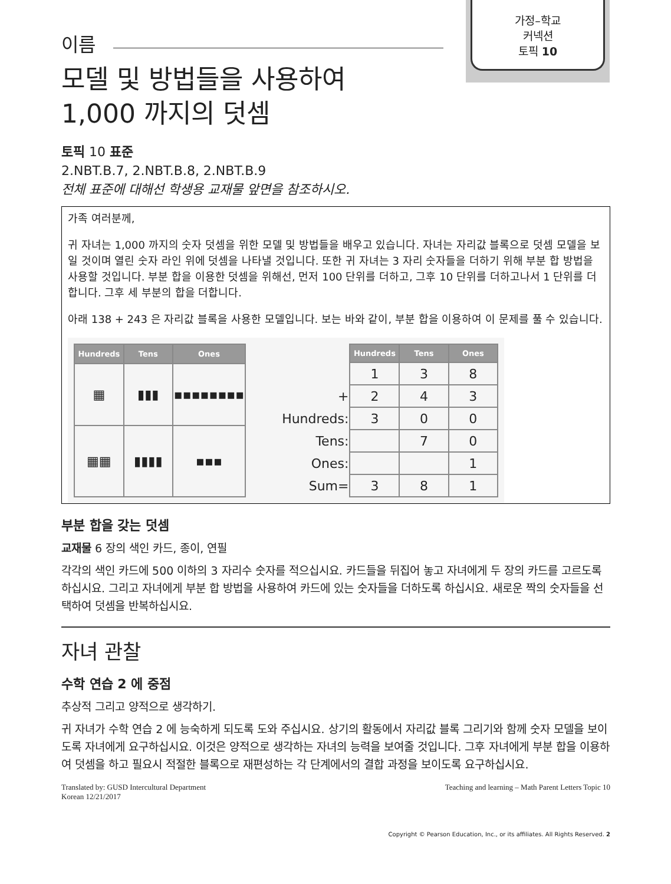가정–학교
커넥션
토픽 10
이름
모델 및 방법들을 사용하여
1,000 까지의 덧셈
토픽 10 표준
2.NBT.B.7, 2.NBT.B.8, 2.NBT.B.9
전체 표준에 대해선 학생용 교재물 앞면을 참조하시오.
가족 여러분께,
귀 자녀는 1,000 까지의 숫자 덧셈을 위한 모델 및 방법들을 배우고 있습니다. 자녀는 자리값 블록으로 덧셈 모델을 보일 것이며 열린 숫자 라인 위에 덧셈을 나타낼 것입니다. 또한 귀 자녀는 3 자리 숫자들을 더하기 위해 부분 합 방법을 사용할 것입니다. 부분 합을 이용한 덧셈을 위해선, 먼저 100 단위를 더하고, 그후 10 단위를 더하고나서 1 단위를 더합니다. 그후 세 부분의 합을 더합니다.
아래 138 + 243 은 자리값 블록을 사용한 모델입니다. 보는 바와 같이, 부분 합을 이용하여 이 문제를 풀 수 있습니다.
| Hundreds | Tens | Ones |
| --- | --- | --- |
| ▦ | ▮▮▮ | ▪▪▪▪▪▪▪▪ |
| ▦▦ | ▮▮▮▮ | ▪▪▪ |
| | Hundreds | Tens | Ones |
| --- | --- | --- | --- |
| | 1 | 3 | 8 |
| + | 2 | 4 | 3 |
| Hundreds: | 3 | 0 | 0 |
| Tens: | | 7 | 0 |
| Ones: | | | 1 |
| Sum= | 3 | 8 | 1 |
부분 합을 갖는 덧셈
교재물 6 장의 색인 카드, 종이, 연필
각각의 색인 카드에 500 이하의 3 자리수 숫자를 적으십시요. 카드들을 뒤집어 놓고 자녀에게 두 장의 카드를 고르도록 하십시요. 그리고 자녀에게 부분 합 방법을 사용하여 카드에 있는 숫자들을 더하도록 하십시요. 새로운 짝의 숫자들을 선택하여 덧셈을 반복하십시요.
자녀 관찰
수학 연습 2 에 중점
추상적 그리고 양적으로 생각하기.
귀 자녀가 수학 연습 2 에 능숙하게 되도록 도와 주십시요. 상기의 활동에서 자리값 블록 그리기와 함께 숫자 모델을 보이도록 자녀에게 요구하십시요. 이것은 양적으로 생각하는 자녀의 능력을 보여줄 것입니다. 그후 자녀에게 부분 합을 이용하여 덧셈을 하고 필요시 적절한 블록으로 재편성하는 각 단계에서의 결합 과정을 보이도록 요구하십시요.
Translated by: GUSD Intercultural Department
Korean 12/21/2017
Teaching and learning – Math Parent Letters Topic 10
Copyright © Pearson Education, Inc., or its affiliates. All Rights Reserved. 2